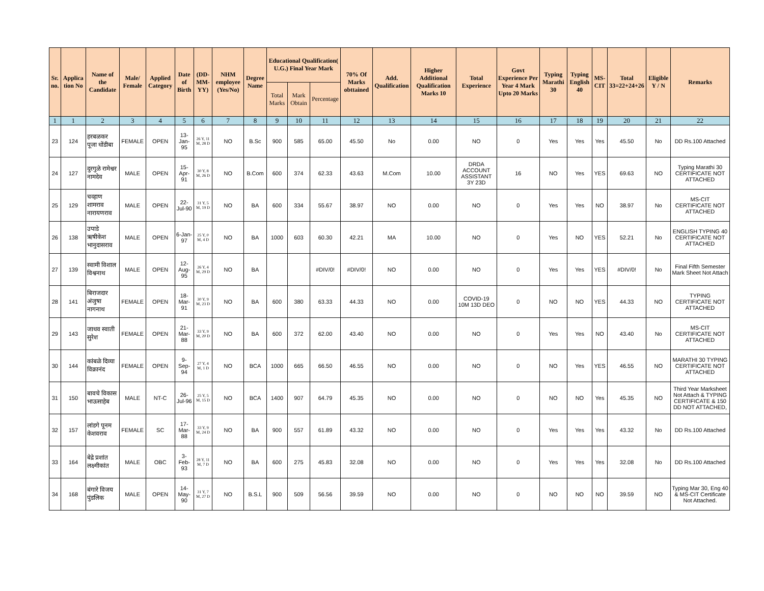| Sr. no. | Applica tion No | Name of the Candidate | Male/ Female | Applied Category | Date of Birth | (DD-MM-YY) | NHM employee (Yes/No) | Degree Name | Educational Qualification( U.G.) Final Year Mark | | | 70% Of Marks obttained | Add. Qualification | Higher Additional Qualification Marks 10 | Total Experience | Govt Experience Per Year 4 Mark Upto 20 Marks | Typing Marathi 30 | Typing English 40 | MS-CIT | Total 33=22+24+26 | Eligible Y / N | Remarks |
| --- | --- | --- | --- | --- | --- | --- | --- | --- | --- | --- | --- | --- | --- | --- | --- | --- | --- | --- | --- | --- | --- | --- |
| | | | | | | | | | Total Marks | Mark Obtain | Percentage | | | | | | | | | | | |
| 1 | 1 | 2 | 3 | 4 | 5 | 6 | 7 | 8 | 9 | 10 | 11 | 12 | 13 | 14 | 15 | 16 | 17 | 18 | 19 | 20 | 21 | 22 |
| 23 | 124 | हरबळकर पूजा धोंडीबा | FEMALE | OPEN | 13-Jan-95 | 26 Y, 11 M, 28 D | NO | B.Sc | 900 | 585 | 65.00 | 45.50 | No | 0.00 | NO | 0 | Yes | Yes | Yes | 45.50 | No | DD Rs.100 Attached |
| 24 | 127 | दुरगुळे रामेश्वर नामदेव | MALE | OPEN | 15-Apr-91 | 30 Y, 8 M, 26 D | NO | B.Com | 600 | 374 | 62.33 | 43.63 | M.Com | 10.00 | DRDA ACCOUNT ASSISTANT 3Y 23D | 16 | NO | Yes | YES | 69.63 | NO | Typing Marathi 30 CERTIFICATE NOT ATTACHED |
| 25 | 129 | चव्हाण शामराव नारायणराव | MALE | OPEN | 22-Jul-90 | 31 Y, 5 M, 19 D | NO | BA | 600 | 334 | 55.67 | 38.97 | NO | 0.00 | NO | 0 | Yes | Yes | NO | 38.97 | No | MS-CIT CERTIFICATE NOT ATTACHED |
| 26 | 138 | उपाडे ऋषीकेश भानुदासराव | MALE | OPEN | 6-Jan-97 | 25 Y, 0 M, 4 D | NO | BA | 1000 | 603 | 60.30 | 42.21 | MA | 10.00 | NO | 0 | Yes | NO | YES | 52.21 | No | ENGLISH TYPING 40 CERTIFICATE NOT ATTACHED |
| 27 | 139 | स्वामी विशाल विश्वनाथ | MALE | OPEN | 12-Aug-95 | 26 Y, 4 M, 29 D | NO | BA | | | #DIV/0! | #DIV/0! | NO | 0.00 | NO | 0 | Yes | Yes | YES | #DIV/0! | No | Final Fifth Semester Mark Sheet Not Attach |
| 28 | 141 | बिराजदार अंजुषा नागनाथ | FEMALE | OPEN | 18-Mar-91 | 30 Y, 9 M, 23 D | NO | BA | 600 | 380 | 63.33 | 44.33 | NO | 0.00 | COVID-19 10M 13D DEO | 0 | NO | NO | YES | 44.33 | NO | TYPING CERTIFICATE NOT ATTACHED |
| 29 | 143 | जाधव स्वाती सुरेश | FEMALE | OPEN | 21-Mar-88 | 33 Y, 9 M, 20 D | NO | BA | 600 | 372 | 62.00 | 43.40 | NO | 0.00 | NO | 0 | Yes | Yes | NO | 43.40 | No | MS-CIT CERTIFICATE NOT ATTACHED |
| 30 | 144 | कांबळे दिव्या विक्रानंद | FEMALE | OPEN | 9-Sep-94 | 27 Y, 4 M, 1 D | NO | BCA | 1000 | 665 | 66.50 | 46.55 | NO | 0.00 | NO | 0 | NO | Yes | YES | 46.55 | NO | MARATHI 30 TYPING CERTIFICATE NOT ATTACHED |
| 31 | 150 | बावचे विकास भाऊसाहेब | MALE | NT-C | 26-Jul-96 | 25 Y, 5 M, 15 D | NO | BCA | 1400 | 907 | 64.79 | 45.35 | NO | 0.00 | NO | 0 | NO | NO | Yes | 45.35 | NO | Third Year Marksheet Not Attach & TYPING CERTIFICATE & 150 DD NOT ATTACHED, |
| 32 | 157 | लांडगे पूनम केशवराव | FEMALE | SC | 17-Mar-88 | 33 Y, 9 M, 24 D | NO | BA | 900 | 557 | 61.89 | 43.32 | NO | 0.00 | NO | 0 | Yes | Yes | Yes | 43.32 | No | DD Rs.100 Attached |
| 33 | 164 | बेद्रे प्रशांत लक्ष्मीकांत | MALE | OBC | 3-Feb-93 | 28 Y, 11 M, 7 D | NO | BA | 600 | 275 | 45.83 | 32.08 | NO | 0.00 | NO | 0 | Yes | Yes | Yes | 32.08 | No | DD Rs.100 Attached |
| 34 | 168 | बंगारे विजय पुंडलिक | MALE | OPEN | 14-May-90 | 31 Y, 7 M, 27 D | NO | B.S.L | 900 | 509 | 56.56 | 39.59 | NO | 0.00 | NO | 0 | NO | NO | NO | 39.59 | NO | Typing Mar 30, Eng 40 & MS-CIT Certificate Not Attached. |